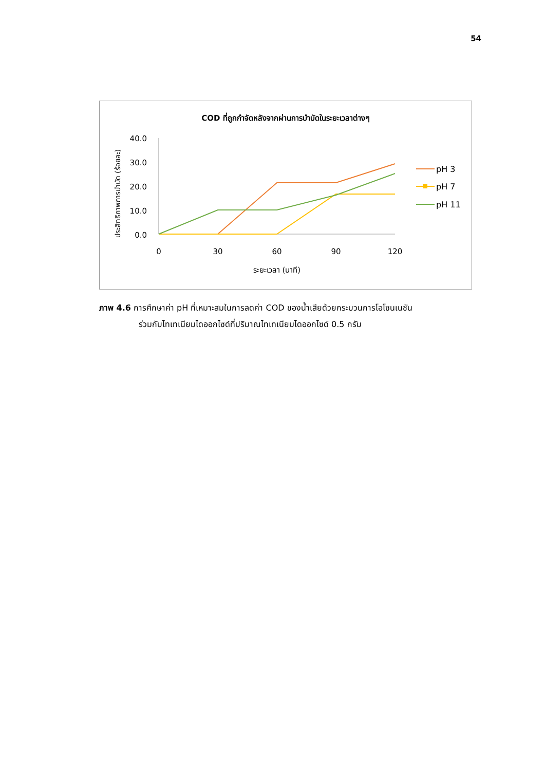54
COD ที่ถูกกำจัดหลังจากผ่านการบำบัดในระยะเวลาต่างๆ
ประสิทธิภาพการบำบัด (ร้อยละ)
40.0
30.0
20.0
10.0
0.0
0
30
60
90
120
ระยะเวลา (นาที)
pH 3
pH 7
pH 11
ภาพ 4.6 การศึกษาค่า pH ที่เหมาะสมในการลดค่า COD ของน้ำเสียด้วยกระบวนการโอโซนเนชัน
ร่วมกับไทเทเนียมไดออกไซด์ที่ปริมาณไทเทเนียมไดออกไซด์ 0.5 กรัม